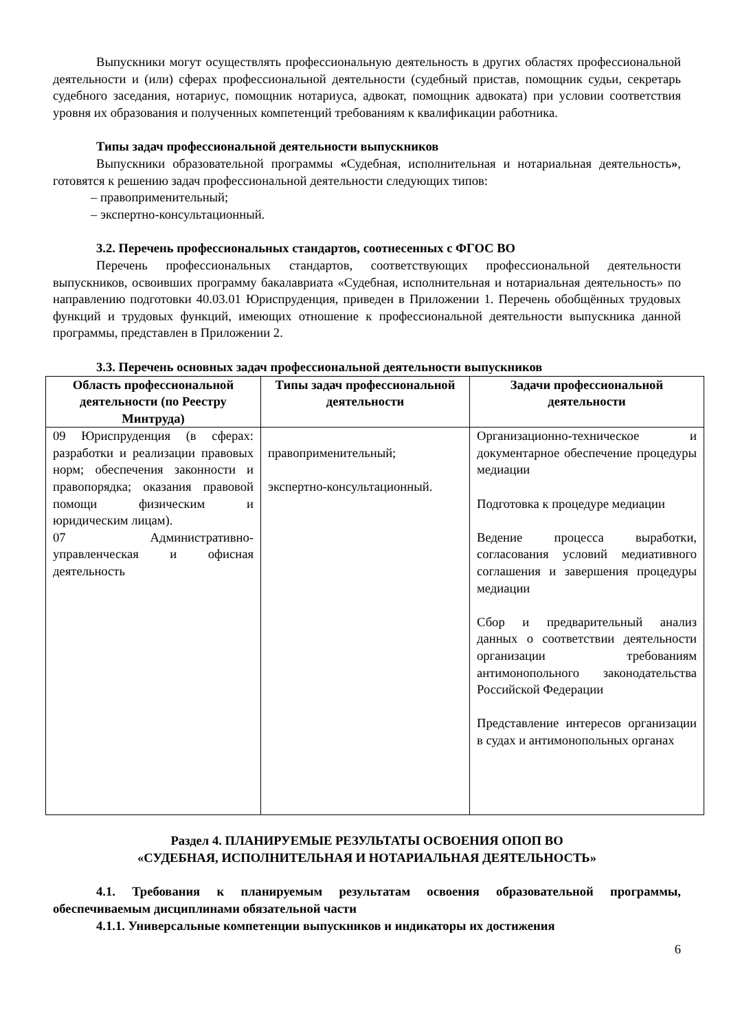Выпускники могут осуществлять профессиональную деятельность в других областях профессиональной деятельности и (или) сферах профессиональной деятельности (судебный пристав, помощник судьи, секретарь судебного заседания, нотариус, помощник нотариуса, адвокат, помощник адвоката) при условии соответствия уровня их образования и полученных компетенций требованиям к квалификации работника.
Типы задач профессиональной деятельности выпускников
Выпускники образовательной программы «Судебная, исполнительная и нотариальная деятельность», готовятся к решению задач профессиональной деятельности следующих типов:
– правоприменительный;
– экспертно-консультационный.
3.2. Перечень профессиональных стандартов, соотнесенных с ФГОС ВО
Перечень профессиональных стандартов, соответствующих профессиональной деятельности выпускников, освоивших программу бакалавриата «Судебная, исполнительная и нотариальная деятельность» по направлению подготовки 40.03.01 Юриспруденция, приведен в Приложении 1. Перечень обобщённых трудовых функций и трудовых функций, имеющих отношение к профессиональной деятельности выпускника данной программы, представлен в Приложении 2.
3.3. Перечень основных задач профессиональной деятельности выпускников
| Область профессиональной деятельности (по Реестру Минтруда) | Типы задач профессиональной деятельности | Задачи профессиональной деятельности |
| --- | --- | --- |
| 09 Юриспруденция (в сферах: разработки и реализации правовых норм; обеспечения законности и правопорядка; оказания правовой помощи физическим и юридическим лицам). 07 Административно-управленческая и офисная деятельность | правоприменительный; экспертно-консультационный. | Организационно-техническое и документарное обеспечение процедуры медиации Подготовка к процедуре медиации Ведение процесса выработки, согласования условий медиативного соглашения и завершения процедуры медиации Сбор и предварительный анализ данных о соответствии деятельности организации требованиям антимонопольного законодательства Российской Федерации Представление интересов организации в судах и антимонопольных органах |
Раздел 4. ПЛАНИРУЕМЫЕ РЕЗУЛЬТАТЫ ОСВОЕНИЯ ОПОП ВО
«СУДЕБНАЯ, ИСПОЛНИТЕЛЬНАЯ И НОТАРИАЛЬНАЯ ДЕЯТЕЛЬНОСТЬ»
4.1. Требования к планируемым результатам освоения образовательной программы, обеспечиваемым дисциплинами обязательной части
4.1.1. Универсальные компетенции выпускников и индикаторы их достижения
6